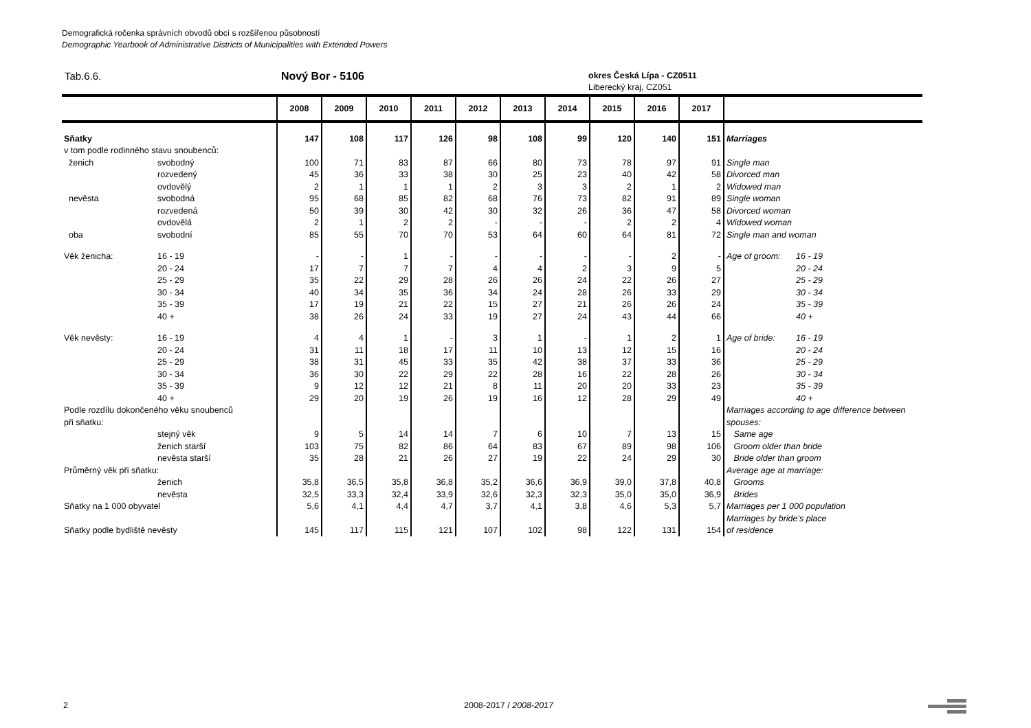Demografická ročenka správních obvodů obcí s rozšířenou působností
Demographic Yearbook of Administrative Districts of Municipalities with Extended Powers
Tab.6.6. Nový Bor - 5106
okres Česká Lípa - CZ0511
Liberecký kraj, CZ051
| | | 2008 | 2009 | 2010 | 2011 | 2012 | 2013 | 2014 | 2015 | 2016 | 2017 | | |
| --- | --- | --- | --- | --- | --- | --- | --- | --- | --- | --- | --- | --- | --- |
| Sňatky | | 147 | 108 | 117 | 126 | 98 | 108 | 99 | 120 | 140 | 151 | Marriages | |
| v tom podle rodinného stavu snoubenců: | | | | | | | | | | | | | |
| ženich | svobodný | 100 | 71 | 83 | 87 | 66 | 80 | 73 | 78 | 97 | 91 | Single man | |
| | rozvedený | 45 | 36 | 33 | 38 | 30 | 25 | 23 | 40 | 42 | 58 | Divorced man | |
| | ovdovělý | 2 | 1 | 1 | 1 | 2 | 3 | 3 | 2 | 1 | 2 | Widowed man | |
| nevěsta | svobodná | 95 | 68 | 85 | 82 | 68 | 76 | 73 | 82 | 91 | 89 | Single woman | |
| | rozvedená | 50 | 39 | 30 | 42 | 30 | 32 | 26 | 36 | 47 | 58 | Divorced woman | |
| | ovdovělá | 2 | 1 | 2 | 2 | - | - | - | 2 | 2 | 4 | Widowed woman | |
| oba | svobodní | 85 | 55 | 70 | 70 | 53 | 64 | 60 | 64 | 81 | 72 | Single man and woman | |
| Věk ženicha: | 16 - 19 | - | - | 1 | - | - | - | - | - | 2 | - | Age of groom: | 16 - 19 |
| | 20 - 24 | 17 | 7 | 7 | 7 | 4 | 4 | 2 | 3 | 9 | 5 | | 20 - 24 |
| | 25 - 29 | 35 | 22 | 29 | 28 | 26 | 26 | 24 | 22 | 26 | 27 | | 25 - 29 |
| | 30 - 34 | 40 | 34 | 35 | 36 | 34 | 24 | 28 | 26 | 33 | 29 | | 30 - 34 |
| | 35 - 39 | 17 | 19 | 21 | 22 | 15 | 27 | 21 | 26 | 26 | 24 | | 35 - 39 |
| | 40 + | 38 | 26 | 24 | 33 | 19 | 27 | 24 | 43 | 44 | 66 | | 40 + |
| Věk nevěsty: | 16 - 19 | 4 | 4 | 1 | - | 3 | 1 | - | 1 | 2 | 1 | Age of bride: | 16 - 19 |
| | 20 - 24 | 31 | 11 | 18 | 17 | 11 | 10 | 13 | 12 | 15 | 16 | | 20 - 24 |
| | 25 - 29 | 38 | 31 | 45 | 33 | 35 | 42 | 38 | 37 | 33 | 36 | | 25 - 29 |
| | 30 - 34 | 36 | 30 | 22 | 29 | 22 | 28 | 16 | 22 | 28 | 26 | | 30 - 34 |
| | 35 - 39 | 9 | 12 | 12 | 21 | 8 | 11 | 20 | 20 | 33 | 23 | | 35 - 39 |
| | 40 + | 29 | 20 | 19 | 26 | 19 | 16 | 12 | 28 | 29 | 49 | | 40 + |
| Podle rozdílu dokončeného věku snoubenců | | | | | | | | | | | | Marriages according to age difference between | |
| při sňatku: | | | | | | | | | | | | spouses: | |
| | stejný věk | 9 | 5 | 14 | 14 | 7 | 6 | 10 | 7 | 13 | 15 | Same age | |
| | ženich starší | 103 | 75 | 82 | 86 | 64 | 83 | 67 | 89 | 98 | 106 | Groom older than bride | |
| | nevěsta starší | 35 | 28 | 21 | 26 | 27 | 19 | 22 | 24 | 29 | 30 | Bride older than groom | |
| Průměrný věk při sňatku: | | | | | | | | | | | | Average age at marriage: | |
| | ženich | 35,8 | 36,5 | 35,8 | 36,8 | 35,2 | 36,6 | 36,9 | 39,0 | 37,8 | 40,8 | Grooms | |
| | nevěsta | 32,5 | 33,3 | 32,4 | 33,9 | 32,6 | 32,3 | 32,3 | 35,0 | 35,0 | 36,9 | Brides | |
| Sňatky na 1 000 obyvatel | | 5,6 | 4,1 | 4,4 | 4,7 | 3,7 | 4,1 | 3,8 | 4,6 | 5,3 | 5,7 | Marriages per 1 000 population | |
| | | | | | | | | | | | | Marriages by bride's place | |
| Sňatky podle bydliště nevěsty | | 145 | 117 | 115 | 121 | 107 | 102 | 98 | 122 | 131 | 154 | of residence | |
2 2008-2017 / 2008-2017